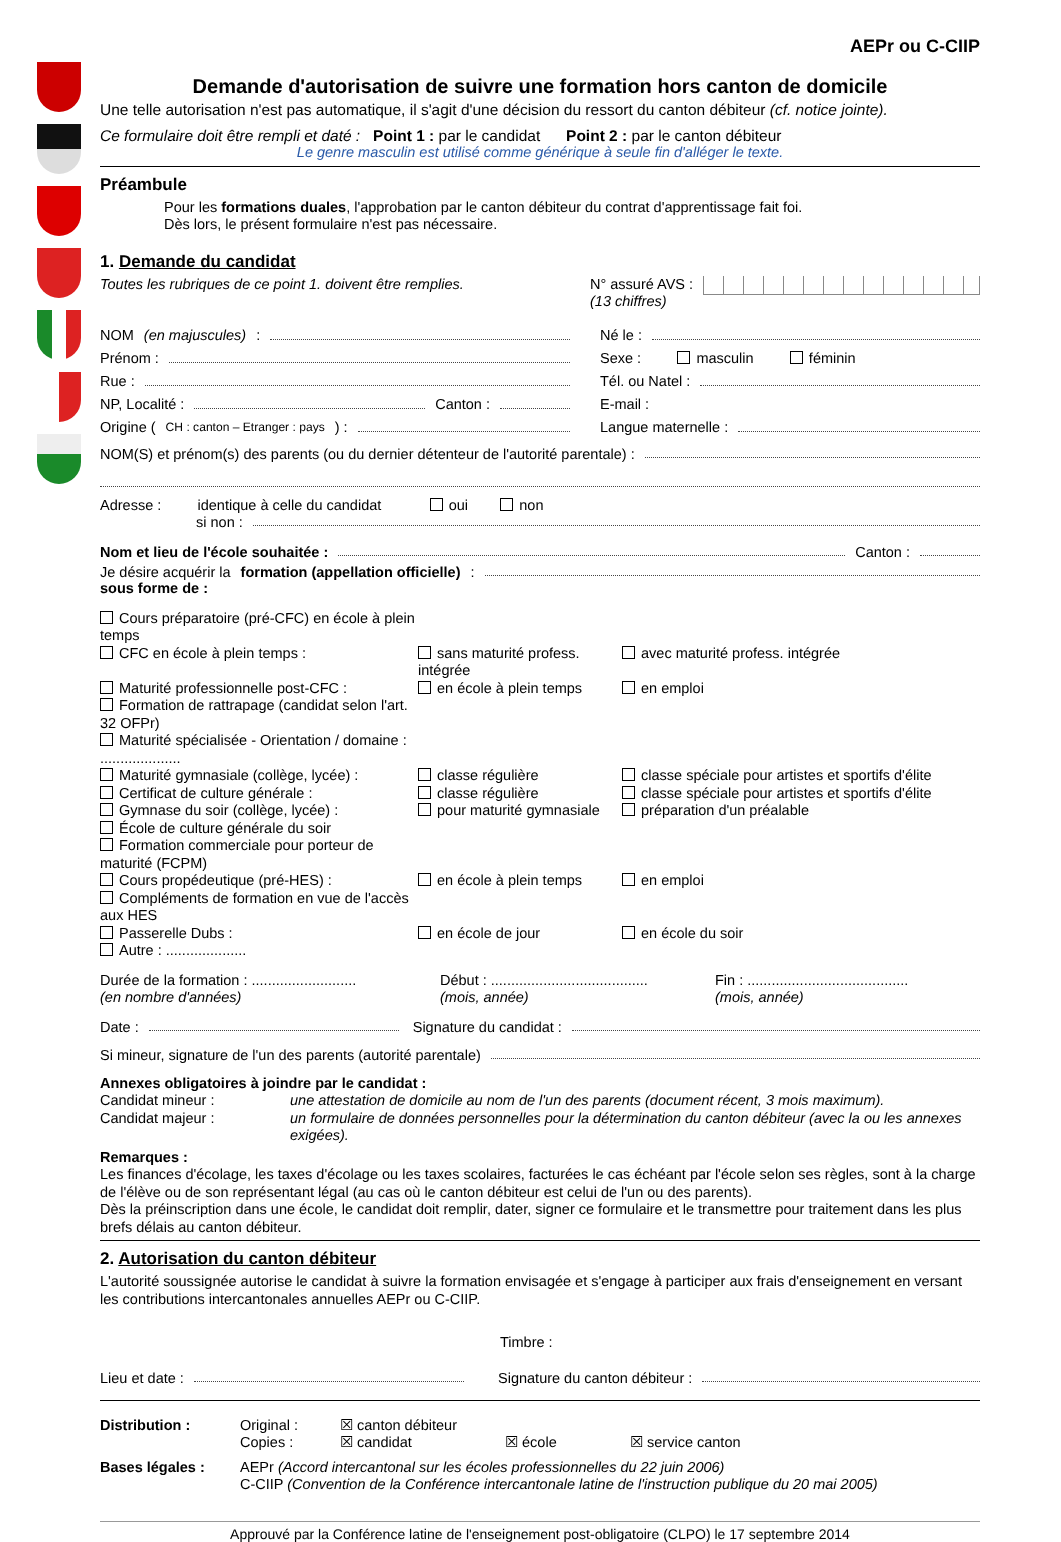AEPr ou C-CIIP
Demande d'autorisation de suivre une formation hors canton de domicile
Une telle autorisation n'est pas automatique, il s'agit d'une décision du ressort du canton débiteur (cf. notice jointe).
Ce formulaire doit être rempli et daté : Point 1 : par le candidat Point 2 : par le canton débiteur
Le genre masculin est utilisé comme générique à seule fin d'alléger le texte.
Préambule
Pour les formations duales, l'approbation par le canton débiteur du contrat d'apprentissage fait foi.
Dès lors, le présent formulaire n'est pas nécessaire.
1. Demande du candidat
Toutes les rubriques de ce point 1. doivent être remplies.
N° assuré AVS :
(13 chiffres)
NOM (en majuscules) :
Né le :
Prénom :
Sexe : masculin féminin
Rue :
Tél. ou Natel :
NP, Localité : Canton :
E-mail :
Origine (CH : canton – Etranger : pays) :
Langue maternelle :
NOM(S) et prénom(s) des parents (ou du dernier détenteur de l'autorité parentale) :
Adresse : identique à celle du candidat oui non
si non :
Nom et lieu de l'école souhaitée : Canton :
Je désire acquérir la formation (appellation officielle) :
sous forme de :
Cours préparatoire (pré-CFC) en école à plein temps
CFC en école à plein temps :
sans maturité profess. intégrée
avec maturité profess. intégrée
Maturité professionnelle post-CFC :
en école à plein temps
en emploi
Formation de rattrapage (candidat selon l'art. 32 OFPr)
Maturité spécialisée - Orientation / domaine : ....................
Maturité gymnasiale (collège, lycée) :
classe régulière
classe spéciale pour artistes et sportifs d'élite
Certificat de culture générale :
classe régulière
classe spéciale pour artistes et sportifs d'élite
Gymnase du soir (collège, lycée) :
pour maturité gymnasiale
préparation d'un préalable
École de culture générale du soir
Formation commerciale pour porteur de maturité (FCPM)
Cours propédeutique (pré-HES) :
en école à plein temps
en emploi
Compléments de formation en vue de l'accès aux HES
Passerelle Dubs :
en école de jour
en école du soir
Autre : ....................
Durée de la formation : ..........................
(en nombre d'années)
Début : .......................................
(mois, année)
Fin : ........................................
(mois, année)
Date : Signature du candidat :
Si mineur, signature de l'un des parents (autorité parentale)
Annexes obligatoires à joindre par le candidat :
Candidat mineur :
une attestation de domicile au nom de l'un des parents (document récent, 3 mois maximum).
Candidat majeur :
un formulaire de données personnelles pour la détermination du canton débiteur (avec la ou les annexes exigées).
Remarques :
Les finances d'écolage, les taxes d'écolage ou les taxes scolaires, facturées le cas échéant par l'école selon ses règles, sont à la charge de l'élève ou de son représentant légal (au cas où le canton débiteur est celui de l'un ou des parents).
Dès la préinscription dans une école, le candidat doit remplir, dater, signer ce formulaire et le transmettre pour traitement dans les plus brefs délais au canton débiteur.
2. Autorisation du canton débiteur
L'autorité soussignée autorise le candidat à suivre la formation envisagée et s'engage à participer aux frais d'enseignement en versant les contributions intercantonales annuelles AEPr ou C-CIIP.
Timbre :
Lieu et date : Signature du canton débiteur :
Distribution :
Original :
☒ canton débiteur
Copies :
☒ candidat
☒ école
☒ service canton
Bases légales :
AEPr (Accord intercantonal sur les écoles professionnelles du 22 juin 2006)
C-CIIP (Convention de la Conférence intercantonale latine de l'instruction publique du 20 mai 2005)
Approuvé par la Conférence latine de l'enseignement post-obligatoire (CLPO) le 17 septembre 2014